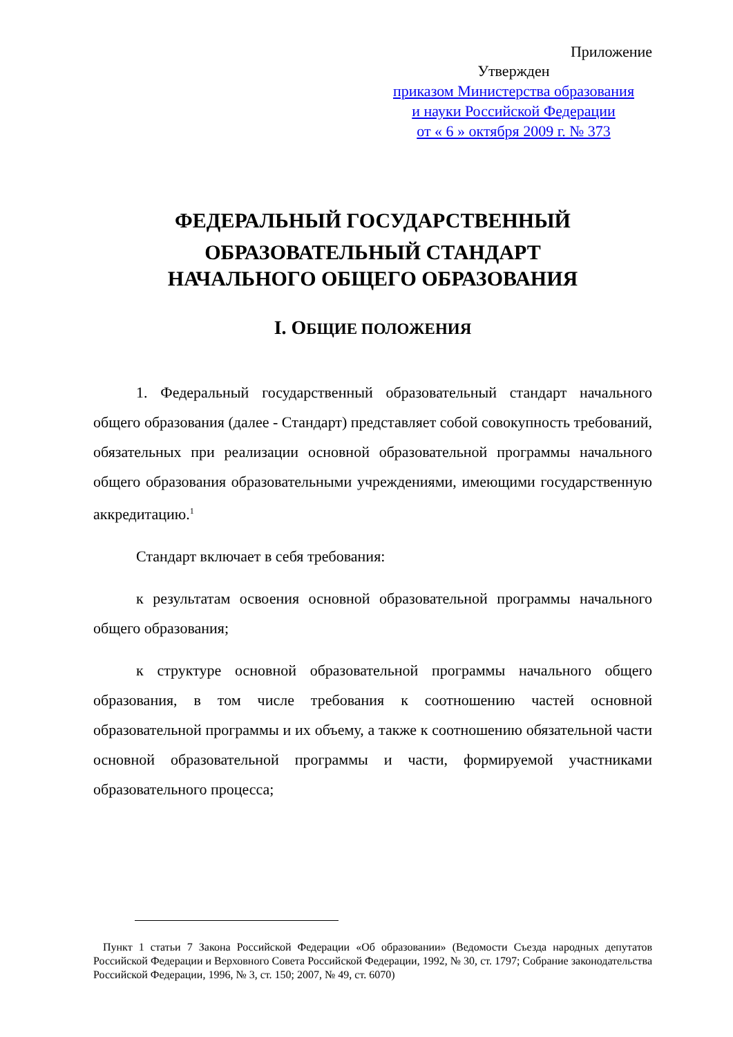Приложение
Утвержден
приказом Министерства образования
и науки Российской Федерации
от « 6 » октября 2009 г. № 373
ФЕДЕРАЛЬНЫЙ ГОСУДАРСТВЕННЫЙ
ОБРАЗОВАТЕЛЬНЫЙ СТАНДАРТ
НАЧАЛЬНОГО ОБЩЕГО ОБРАЗОВАНИЯ
I. ОБЩИЕ ПОЛОЖЕНИЯ
1. Федеральный государственный образовательный стандарт начального общего образования (далее - Стандарт) представляет собой совокупность требований, обязательных при реализации основной образовательной программы начального общего образования образовательными учреждениями, имеющими государственную аккредитацию.<sup>1</sup>
Стандарт включает в себя требования:
к результатам освоения основной образовательной программы начального общего образования;
к структуре основной образовательной программы начального общего образования, в том числе требования к соотношению частей основной образовательной программы и их объему, а также к соотношению обязательной части основной образовательной программы и части, формируемой участниками образовательного процесса;
Пункт 1 статьи 7 Закона Российской Федерации «Об образовании» (Ведомости Съезда народных депутатов Российской Федерации и Верховного Совета Российской Федерации, 1992, № 30, ст. 1797; Собрание законодательства Российской Федерации, 1996, № 3, ст. 150; 2007, № 49, ст. 6070)